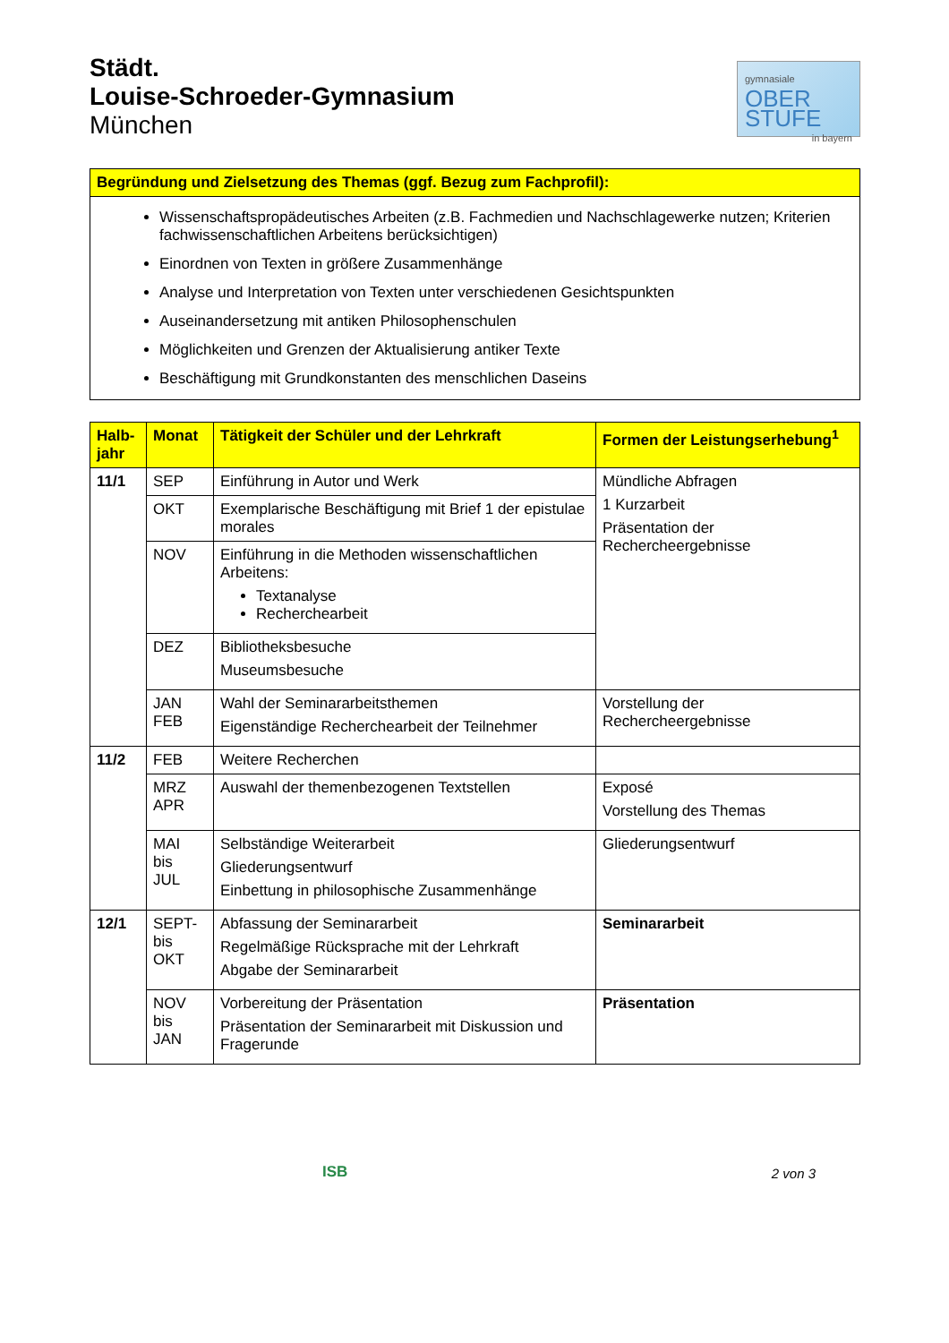Städt.
Louise-Schroeder-Gymnasium
München
gymnasiale
OBER
STUFE
in bayern
| Begründung und Zielsetzung des Themas (ggf. Bezug zum Fachprofil): |
| --- |
| Wissenschaftspropädeutisches Arbeiten (z.B. Fachmedien und Nachschlagewerke nutzen; Kriterien fachwissenschaftlichen Arbeitens berücksichtigen) Einordnen von Texten in größere Zusammenhänge Analyse und Interpretation von Texten unter verschiedenen Gesichtspunkten Auseinandersetzung mit antiken Philosophenschulen Möglichkeiten und Grenzen der Aktualisierung antiker Texte Beschäftigung mit Grundkonstanten des menschlichen Daseins |
| Halb- jahr | Monat | Tätigkeit der Schüler und der Lehrkraft | Formen der Leistungserhebung<sup>1</sup> |
| --- | --- | --- | --- |
| 11/1 | SEP | Einführung in Autor und Werk | Mündliche Abfragen 1 Kurzarbeit Präsentation der Rechercheergebnisse |
| | OKT | Exemplarische Beschäftigung mit Brief 1 der epistulae morales | |
| | NOV | Einführung in die Methoden wissenschaftlichen Arbeitens: Textanalyse Recherchearbeit | |
| | DEZ | Bibliotheksbesuche Museumsbesuche | |
| | JAN FEB | Wahl der Seminararbeitsthemen Eigenständige Recherchearbeit der Teilnehmer | Vorstellung der Rechercheergebnisse |
| 11/2 | FEB | Weitere Recherchen | |
| | MRZ APR | Auswahl der themenbezogenen Textstellen | Exposé Vorstellung des Themas |
| | MAI bis JUL | Selbständige Weiterarbeit Gliederungsentwurf Einbettung in philosophische Zusammenhänge | Gliederungsentwurf |
| 12/1 | SEPT- bis OKT | Abfassung der Seminararbeit Regelmäßige Rücksprache mit der Lehrkraft Abgabe der Seminararbeit | Seminararbeit |
| | NOV bis JAN | Vorbereitung der Präsentation Präsentation der Seminararbeit mit Diskussion und Fragerunde | Präsentation |
ISB 2 von 3